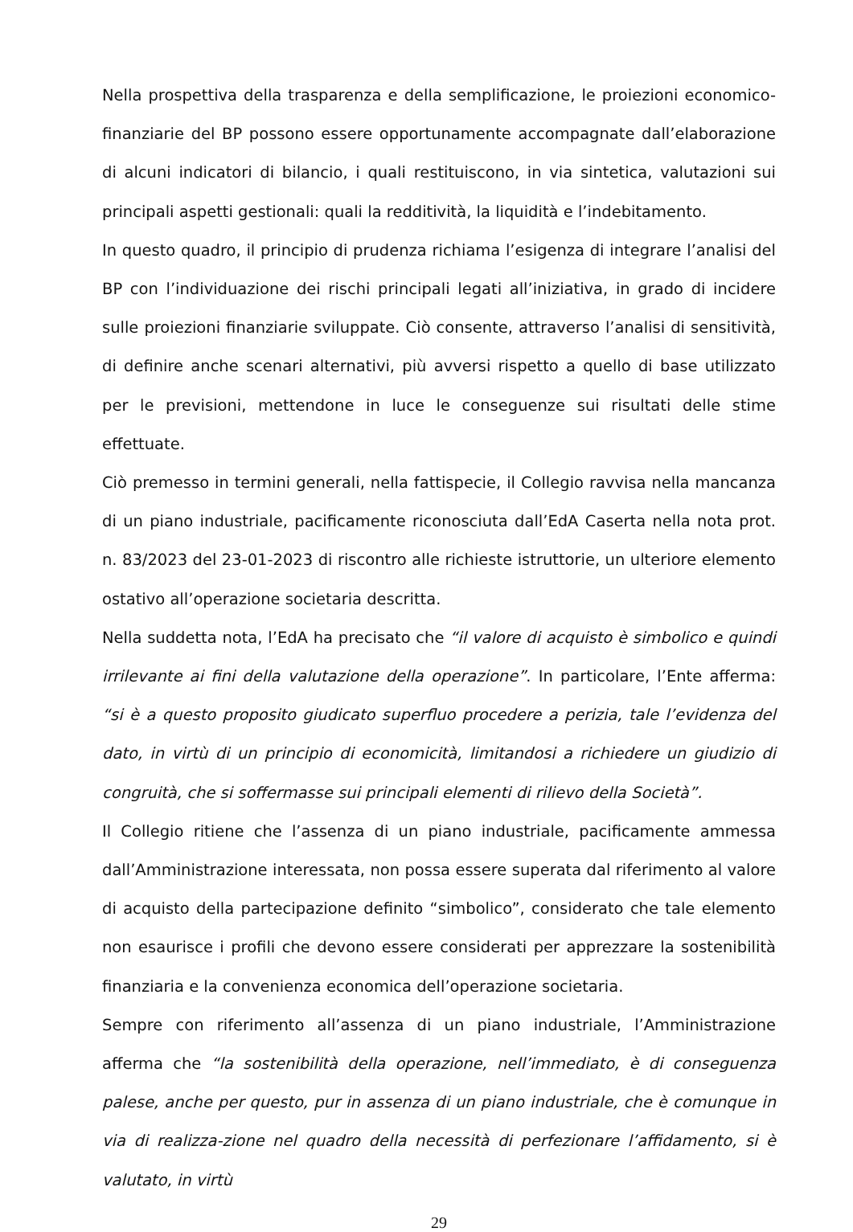Nella prospettiva della trasparenza e della semplificazione, le proiezioni economico-finanziarie del BP possono essere opportunamente accompagnate dall’elaborazione di alcuni indicatori di bilancio, i quali restituiscono, in via sintetica, valutazioni sui principali aspetti gestionali: quali la redditività, la liquidità e l’indebitamento.
In questo quadro, il principio di prudenza richiama l’esigenza di integrare l’analisi del BP con l’individuazione dei rischi principali legati all’iniziativa, in grado di incidere sulle proiezioni finanziarie sviluppate. Ciò consente, attraverso l’analisi di sensitività, di definire anche scenari alternativi, più avversi rispetto a quello di base utilizzato per le previsioni, mettendone in luce le conseguenze sui risultati delle stime effettuate.
Ciò premesso in termini generali, nella fattispecie, il Collegio ravvisa nella mancanza di un piano industriale, pacificamente riconosciuta dall’EdA Caserta nella nota prot. n. 83/2023 del 23-01-2023 di riscontro alle richieste istruttorie, un ulteriore elemento ostativo all’operazione societaria descritta.
Nella suddetta nota, l’EdA ha precisato che “il valore di acquisto è simbolico e quindi irrilevante ai fini della valutazione della operazione”. In particolare, l’Ente afferma: “si è a questo proposito giudicato superfluo procedere a perizia, tale l’evidenza del dato, in virtù di un principio di economicità, limitandosi a richiedere un giudizio di congruità, che si soffermasse sui principali elementi di rilievo della Società”.
Il Collegio ritiene che l’assenza di un piano industriale, pacificamente ammessa dall’Amministrazione interessata, non possa essere superata dal riferimento al valore di acquisto della partecipazione definito “simbolico”, considerato che tale elemento non esaurisce i profili che devono essere considerati per apprezzare la sostenibilità finanziaria e la convenienza economica dell’operazione societaria.
Sempre con riferimento all’assenza di un piano industriale, l’Amministrazione afferma che “la sostenibilità della operazione, nell’immediato, è di conseguenza palese, anche per questo, pur in assenza di un piano industriale, che è comunque in via di realizza-zione nel quadro della necessità di perfezionare l’affidamento, si è valutato, in virtù
29